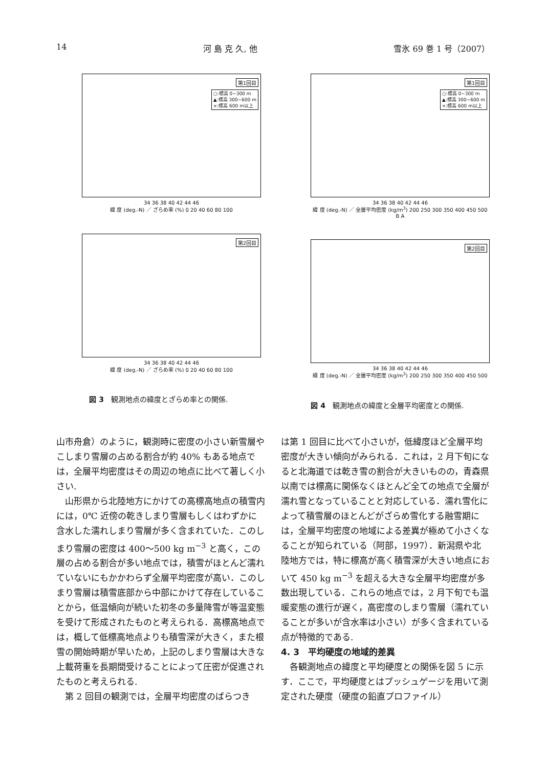14 河 島 克 久, 他 雪氷 69 巻 1 号（2007）
第1回目
○:標高 0~300 m
▲:標高 300~600 m
×:標高 600 m以上
34 36 38 40 42 44 46
緯 度 (deg.-N) ／ ざらめ率 (%) 0 20 40 60 80 100
第2回目
34 36 38 40 42 44 46
緯 度 (deg.-N) ／ ざらめ率 (%) 0 20 40 60 80 100
図 3　観測地点の緯度とざらめ率との関係.
第1回目
○:標高 0~300 m
▲:標高 300~600 m
×:標高 600 m以上
34 36 38 40 42 44 46
緯 度 (deg.-N) ／ 全層平均密度 (kg/m<sup>3</sup>) 200 250 300 350 400 450 500 B A
第2回目
34 36 38 40 42 44 46
緯 度 (deg.-N) ／ 全層平均密度 (kg/m<sup>3</sup>) 200 250 300 350 400 450 500
図 4　観測地点の緯度と全層平均密度との関係.
山市舟倉）のように，観測時に密度の小さい新雪層やこしまり雪層の占める割合が約 40% もある地点では，全層平均密度はその周辺の地点に比べて著しく小さい.
山形県から北陸地方にかけての高標高地点の積雪内には，0℃ 近傍の乾きしまり雪層もしくはわずかに含水した濡れしまり雪層が多く含まれていた．このしまり雪層の密度は 400〜500 kg m<sup>−3</sup> と高く，この層の占める割合が多い地点では，積雪がほとんど濡れていないにもかかわらず全層平均密度が高い．このしまり雪層は積雪底部から中部にかけて存在していることから，低温傾向が続いた初冬の多量降雪が等温変態を受けて形成されたものと考えられる．高標高地点では，概して低標高地点よりも積雪深が大きく，また根雪の開始時期が早いため，上記のしまり雪層は大きな上載荷重を長期間受けることによって圧密が促進されたものと考えられる.
第 2 回目の観測では，全層平均密度のばらつき
は第 1 回目に比べて小さいが，低緯度ほど全層平均密度が大きい傾向がみられる．これは，2 月下旬になると北海道では乾き雪の割合が大きいものの，青森県以南では標高に関係なくほとんど全ての地点で全層が濡れ雪となっていることと対応している．濡れ雪化によって積雪層のほとんどがざらめ雪化する融雪期には，全層平均密度の地域による差異が極めて小さくなることが知られている（阿部，1997）．新潟県や北陸地方では，特に標高が高く積雪深が大きい地点において 450 kg m<sup>−3</sup> を超える大きな全層平均密度が多数出現している．これらの地点では，2 月下旬でも温暖変態の進行が遅く，高密度のしまり雪層（濡れていることが多いが含水率は小さい）が多く含まれている点が特徴的である.
4. 3　平均硬度の地域的差異
各観測地点の緯度と平均硬度との関係を図 5 に示す．ここで，平均硬度とはプッシュゲージを用いて測定された硬度（硬度の鉛直プロファイル）